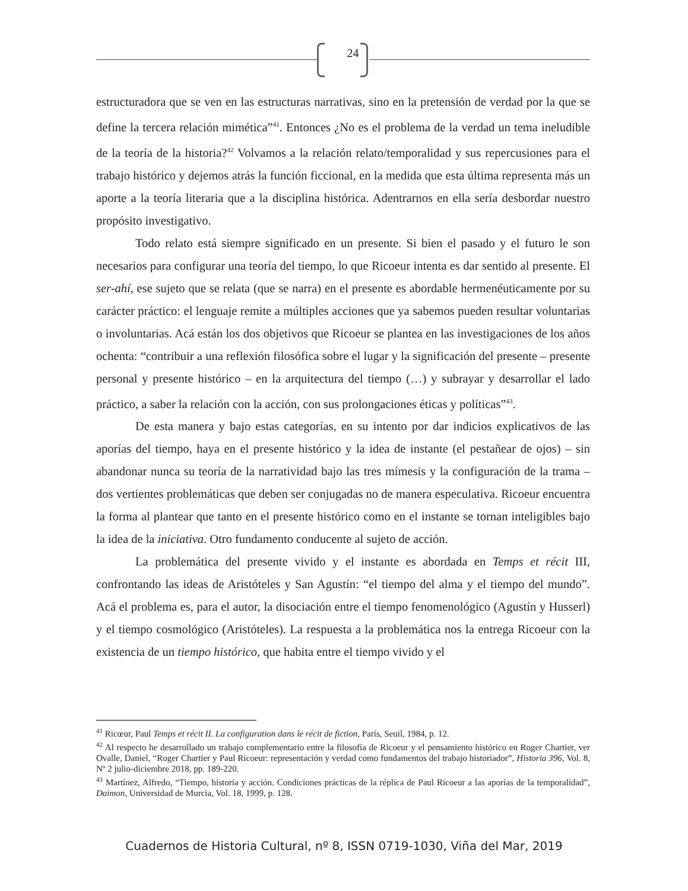24
estructuradora que se ven en las estructuras narrativas, sino en la pretensión de verdad por la que se define la tercera relación mimética”<sup>41</sup>. Entonces ¿No es el problema de la verdad un tema ineludible de la teoría de la historia?<sup>42</sup> Volvamos a la relación relato/temporalidad y sus repercusiones para el trabajo histórico y dejemos atrás la función ficcional, en la medida que esta última representa más un aporte a la teoría literaria que a la disciplina histórica. Adentrarnos en ella sería desbordar nuestro propósito investigativo.
Todo relato está siempre significado en un presente. Si bien el pasado y el futuro le son necesarios para configurar una teoría del tiempo, lo que Ricoeur intenta es dar sentido al presente. El ser-ahí, ese sujeto que se relata (que se narra) en el presente es abordable hermenéuticamente por su carácter práctico: el lenguaje remite a múltiples acciones que ya sabemos pueden resultar voluntarias o involuntarias. Acá están los dos objetivos que Ricoeur se plantea en las investigaciones de los años ochenta: “contribuir a una reflexión filosófica sobre el lugar y la significación del presente – presente personal y presente histórico – en la arquitectura del tiempo (…) y subrayar y desarrollar el lado práctico, a saber la relación con la acción, con sus prolongaciones éticas y políticas”<sup>43</sup>.
De esta manera y bajo estas categorías, en su intento por dar indicios explicativos de las aporías del tiempo, haya en el presente histórico y la idea de instante (el pestañear de ojos) – sin abandonar nunca su teoría de la narratividad bajo las tres mímesis y la configuración de la trama –dos vertientes problemáticas que deben ser conjugadas no de manera especulativa. Ricoeur encuentra la forma al plantear que tanto en el presente histórico como en el instante se tornan inteligibles bajo la idea de la iniciativa. Otro fundamento conducente al sujeto de acción.
La problemática del presente vivido y el instante es abordada en Temps et récit III, confrontando las ideas de Aristóteles y San Agustín: “el tiempo del alma y el tiempo del mundo”. Acá el problema es, para el autor, la disociación entre el tiempo fenomenológico (Agustín y Husserl) y el tiempo cosmológico (Aristóteles). La respuesta a la problemática nos la entrega Ricoeur con la existencia de un tiempo histórico, que habita entre el tiempo vivido y el
<sup>41</sup> Ricœur, Paul Temps et récit II. La configuration dans le récit de fiction, París, Seuil, 1984, p. 12.
<sup>42</sup> Al respecto he desarrollado un trabajo complementario entre la filosofía de Ricoeur y el pensamiento histórico en Roger Chartier, ver Ovalle, Daniel, “Roger Chartier y Paul Ricoeur: representación y verdad como fundamentos del trabajo historiador”, Historia 396, Vol. 8, Nº 2 julio-diciembre 2018, pp. 189-220.
<sup>43</sup> Martínez, Alfredo, “Tiempo, historia y acción. Condiciones prácticas de la réplica de Paul Ricoeur a las aporías de la temporalidad”, Daimon, Universidad de Murcia, Vol. 18, 1999, p. 128.
Cuadernos de Historia Cultural, nº 8, ISSN 0719-1030, Viña del Mar, 2019